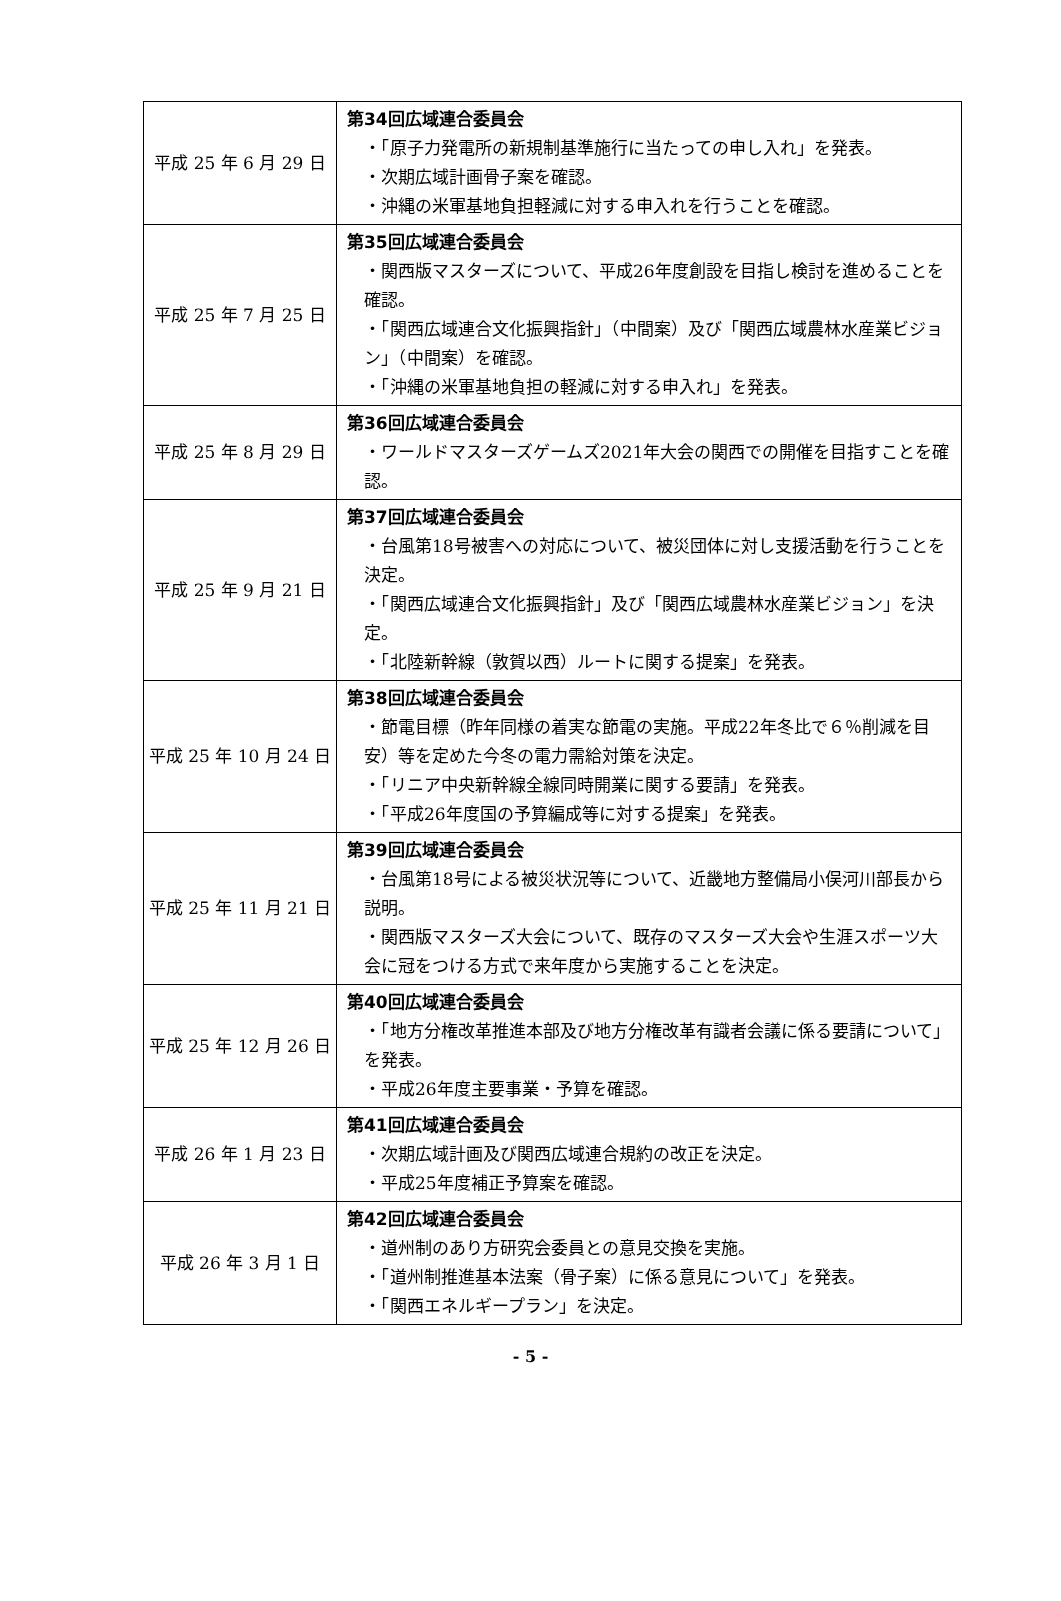| 平成 25 年 6 月 29 日 | 第34回広域連合委員会 ・「原子力発電所の新規制基準施行に当たっての申し入れ」を発表。 ・次期広域計画骨子案を確認。 ・沖縄の米軍基地負担軽減に対する申入れを行うことを確認。 |
| 平成 25 年 7 月 25 日 | 第35回広域連合委員会 ・関西版マスターズについて、平成26年度創設を目指し検討を進めることを確認。 ・「関西広域連合文化振興指針」（中間案）及び「関西広域農林水産業ビジョン」（中間案）を確認。 ・「沖縄の米軍基地負担の軽減に対する申入れ」を発表。 |
| 平成 25 年 8 月 29 日 | 第36回広域連合委員会 ・ワールドマスターズゲームズ2021年大会の関西での開催を目指すことを確認。 |
| 平成 25 年 9 月 21 日 | 第37回広域連合委員会 ・台風第18号被害への対応について、被災団体に対し支援活動を行うことを決定。 ・「関西広域連合文化振興指針」及び「関西広域農林水産業ビジョン」を決定。 ・「北陸新幹線（敦賀以西）ルートに関する提案」を発表。 |
| 平成 25 年 10 月 24 日 | 第38回広域連合委員会 ・節電目標（昨年同様の着実な節電の実施。平成22年冬比で６％削減を目安）等を定めた今冬の電力需給対策を決定。 ・「リニア中央新幹線全線同時開業に関する要請」を発表。 ・「平成26年度国の予算編成等に対する提案」を発表。 |
| 平成 25 年 11 月 21 日 | 第39回広域連合委員会 ・台風第18号による被災状況等について、近畿地方整備局小俣河川部長から説明。 ・関西版マスターズ大会について、既存のマスターズ大会や生涯スポーツ大会に冠をつける方式で来年度から実施することを決定。 |
| 平成 25 年 12 月 26 日 | 第40回広域連合委員会 ・「地方分権改革推進本部及び地方分権改革有識者会議に係る要請について」を発表。 ・平成26年度主要事業・予算を確認。 |
| 平成 26 年 1 月 23 日 | 第41回広域連合委員会 ・次期広域計画及び関西広域連合規約の改正を決定。 ・平成25年度補正予算案を確認。 |
| 平成 26 年 3 月 1 日 | 第42回広域連合委員会 ・道州制のあり方研究会委員との意見交換を実施。 ・「道州制推進基本法案（骨子案）に係る意見について」を発表。 ・「関西エネルギープラン」を決定。 |
- 5 -